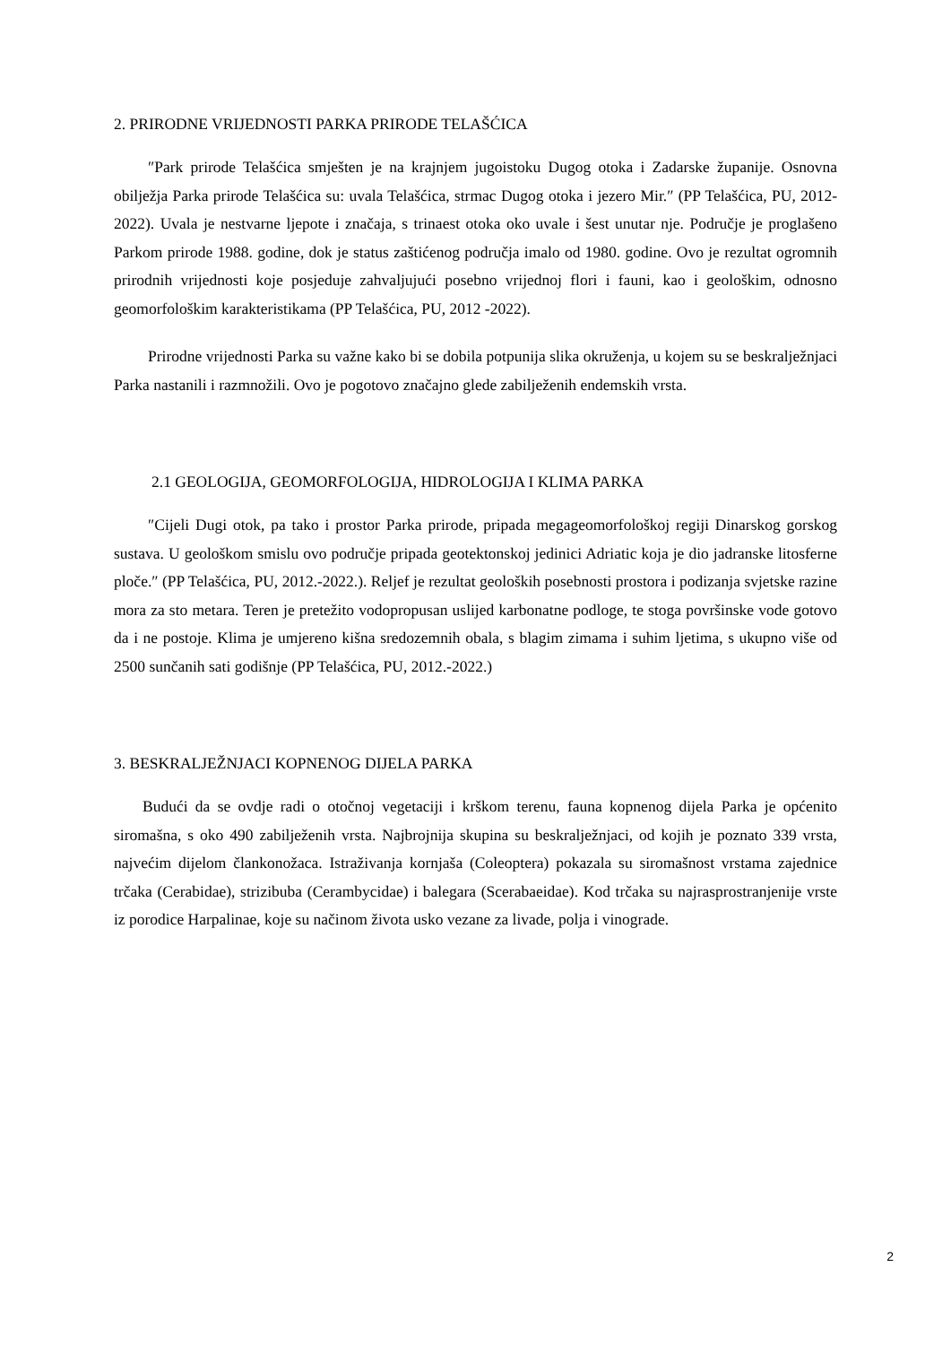2. PRIRODNE VRIJEDNOSTI PARKA PRIRODE TELAŠĆICA
″Park prirode Telašćica smješten je na krajnjem jugoistoku Dugog otoka i Zadarske županije. Osnovna obilježja Parka prirode Telašćica su: uvala Telašćica, strmac Dugog otoka i jezero Mir.″ (PP Telašćica, PU, 2012-2022). Uvala je nestvarne ljepote i značaja, s trinaest otoka oko uvale i šest unutar nje. Područje je proglašeno Parkom prirode 1988. godine, dok je status zaštićenog područja imalo od 1980. godine. Ovo je rezultat ogromnih prirodnih vrijednosti koje posjeduje zahvaljujući posebno vrijednoj flori i fauni, kao i geološkim, odnosno geomorfološkim karakteristikama (PP Telašćica, PU, 2012 -2022).
Prirodne vrijednosti Parka su važne kako bi se dobila potpunija slika okruženja, u kojem su se beskralježnjaci Parka nastanili i razmnožili. Ovo je pogotovo značajno glede zabilježenih endemskih vrsta.
2.1 GEOLOGIJA, GEOMORFOLOGIJA, HIDROLOGIJA I KLIMA PARKA
″Cijeli Dugi otok, pa tako i prostor Parka prirode, pripada megageomorfološkoj regiji Dinarskog gorskog sustava. U geološkom smislu ovo područje pripada geotektonskoj jedinici Adriatic koja je dio jadranske litosferne ploče.″ (PP Telašćica, PU, 2012.-2022.). Reljef je rezultat geoloških posebnosti prostora i podizanja svjetske razine mora za sto metara. Teren je pretežito vodopropusan uslijed karbonatne podloge, te stoga površinske vode gotovo da i ne postoje. Klima je umjereno kišna sredozemnih obala, s blagim zimama i suhim ljetima, s ukupno više od 2500 sunčanih sati godišnje (PP Telašćica, PU, 2012.-2022.)
3. BESKRALJEŽNJACI KOPNENOG DIJELA PARKA
Budući da se ovdje radi o otočnoj vegetaciji i krškom terenu, fauna kopnenog dijela Parka je općenito siromašna, s oko 490 zabilježenih vrsta. Najbrojnija skupina su beskralježnjaci, od kojih je poznato 339 vrsta, najvećim dijelom člankonožaca. Istraživanja kornjaša (Coleoptera) pokazala su siromašnost vrstama zajednice trčaka (Cerabidae), strizibuba (Cerambycidae) i balegara (Scerabaeidae). Kod trčaka su najrasprostranjenije vrste iz porodice Harpalinae, koje su načinom života usko vezane za livade, polja i vinograde.
2